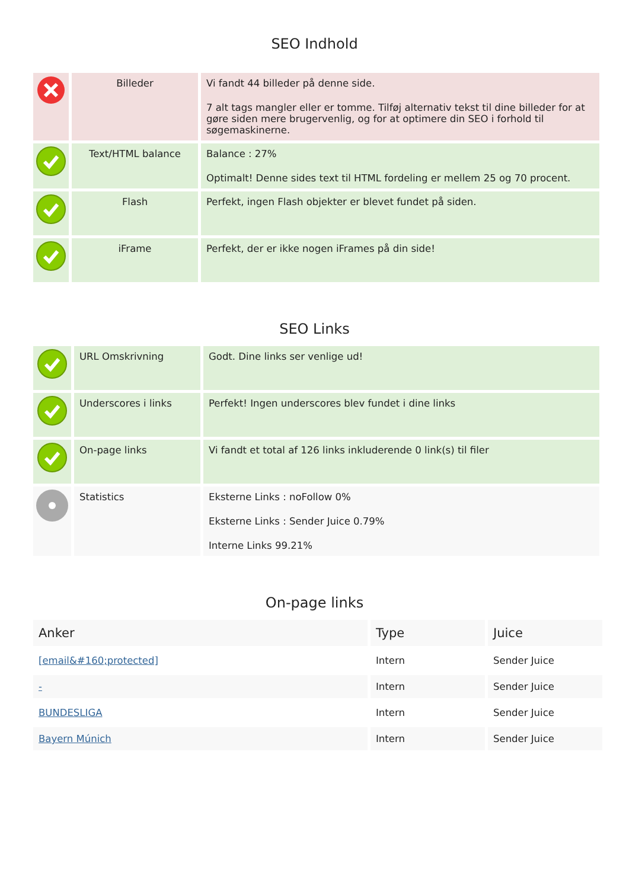SEO Indhold
| | Billeder | Vi fandt 44 billeder på denne side. 7 alt tags mangler eller er tomme. Tilføj alternativ tekst til dine billeder for at gøre siden mere brugervenlig, og for at optimere din SEO i forhold til søgemaskinerne. |
| | Text/HTML balance | Balance : 27% Optimalt! Denne sides text til HTML fordeling er mellem 25 og 70 procent. |
| | Flash | Perfekt, ingen Flash objekter er blevet fundet på siden. |
| | iFrame | Perfekt, der er ikke nogen iFrames på din side! |
SEO Links
| | URL Omskrivning | Godt. Dine links ser venlige ud! |
| | Underscores i links | Perfekt! Ingen underscores blev fundet i dine links |
| | On-page links | Vi fandt et total af 126 links inkluderende 0 link(s) til filer |
| | Statistics | Eksterne Links : noFollow 0% Eksterne Links : Sender Juice 0.79% Interne Links 99.21% |
On-page links
| Anker | Type | Juice |
| --- | --- | --- |
| [email&#160;protected] | Intern | Sender Juice |
| - | Intern | Sender Juice |
| BUNDESLIGA | Intern | Sender Juice |
| Bayern Múnich | Intern | Sender Juice |